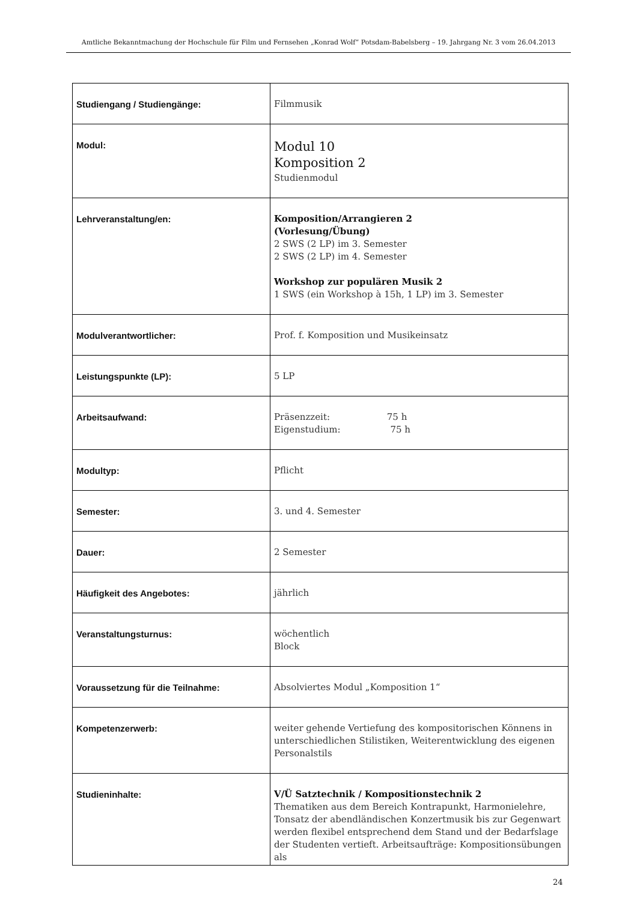Amtliche Bekanntmachung der Hochschule für Film und Fernsehen „Konrad Wolf“ Potsdam-Babelsberg – 19. Jahrgang Nr. 3 vom 26.04.2013
| Studiengang / Studiengänge: | Filmmusik |
| Modul: | Modul 10 Komposition 2 Studienmodul |
| Lehrveranstaltung/en: | Komposition/Arrangieren 2 (Vorlesung/Übung) 2 SWS (2 LP) im 3. Semester 2 SWS (2 LP) im 4. Semester Workshop zur populären Musik 2 1 SWS (ein Workshop à 15h, 1 LP) im 3. Semester |
| Modulverantwortlicher: | Prof. f. Komposition und Musikeinsatz |
| Leistungspunkte (LP): | 5 LP |
| Arbeitsaufwand: | Präsenzzeit: 75 h Eigenstudium: 75 h |
| Modultyp: | Pflicht |
| Semester: | 3. und 4. Semester |
| Dauer: | 2 Semester |
| Häufigkeit des Angebotes: | jährlich |
| Veranstaltungsturnus: | wöchentlich Block |
| Voraussetzung für die Teilnahme: | Absolviertes Modul „Komposition 1“ |
| Kompetenzerwerb: | weiter gehende Vertiefung des kompositorischen Könnens in unterschiedlichen Stilistiken, Weiterentwicklung des eigenen Personalstils |
| Studieninhalte: | V/Ü Satztechnik / Kompositionstechnik 2 Thematiken aus dem Bereich Kontrapunkt, Harmonielehre, Tonsatz der abendländischen Konzertmusik bis zur Gegenwart werden flexibel entsprechend dem Stand und der Bedarfslage der Studenten vertieft. Arbeitsaufträge: Kompositionsübungen als |
24